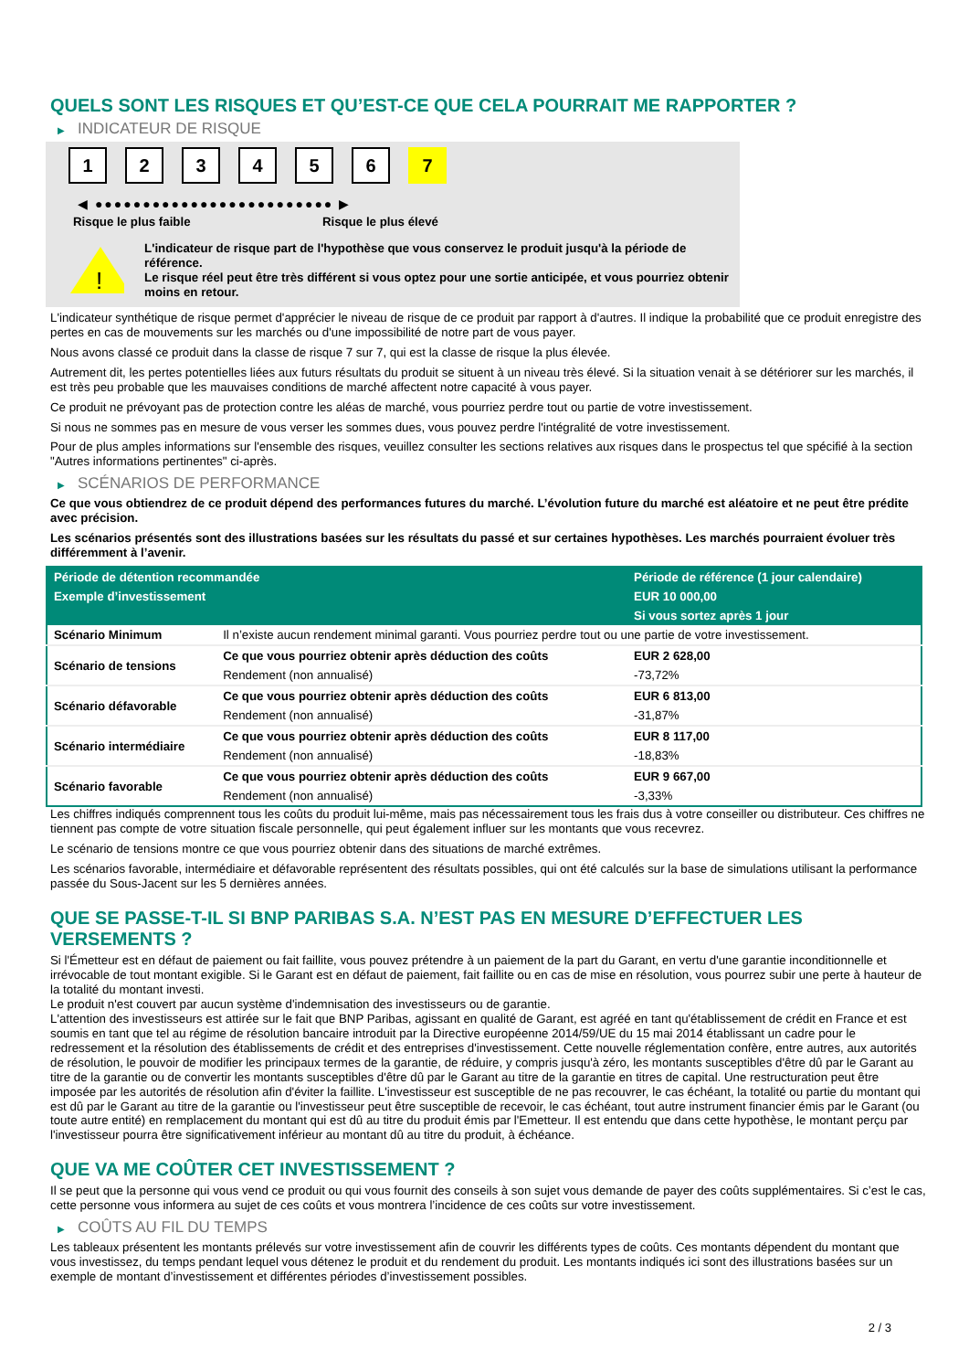QUELS SONT LES RISQUES ET QU’EST-CE QUE CELA POURRAIT ME RAPPORTER ?
▶ INDICATEUR DE RISQUE
1 2 3 4 5 6 7
◀ ●●●●●●●●●●●●●●●●●●●●●●●●● ▶
Risque le plus faible Risque le plus élevé
!
L'indicateur de risque part de l'hypothèse que vous conservez le produit jusqu'à la période de référence.
Le risque réel peut être très différent si vous optez pour une sortie anticipée, et vous pourriez obtenir moins en retour.
L'indicateur synthétique de risque permet d'apprécier le niveau de risque de ce produit par rapport à d'autres. Il indique la probabilité que ce produit enregistre des pertes en cas de mouvements sur les marchés ou d'une impossibilité de notre part de vous payer.
Nous avons classé ce produit dans la classe de risque 7 sur 7, qui est la classe de risque la plus élevée.
Autrement dit, les pertes potentielles liées aux futurs résultats du produit se situent à un niveau très élevé. Si la situation venait à se détériorer sur les marchés, il est très peu probable que les mauvaises conditions de marché affectent notre capacité à vous payer.
Ce produit ne prévoyant pas de protection contre les aléas de marché, vous pourriez perdre tout ou partie de votre investissement.
Si nous ne sommes pas en mesure de vous verser les sommes dues, vous pouvez perdre l'intégralité de votre investissement.
Pour de plus amples informations sur l'ensemble des risques, veuillez consulter les sections relatives aux risques dans le prospectus tel que spécifié à la section "Autres informations pertinentes" ci-après.
▶ SCÉNARIOS DE PERFORMANCE
Ce que vous obtiendrez de ce produit dépend des performances futures du marché. L’évolution future du marché est aléatoire et ne peut être prédite avec précision.
Les scénarios présentés sont des illustrations basées sur les résultats du passé et sur certaines hypothèses. Les marchés pourraient évoluer très différemment à l’avenir.
| Période de détention recommandée | | Période de référence (1 jour calendaire) |
| --- | --- | --- |
| Exemple d’investissement | | EUR 10 000,00 |
| | | Si vous sortez après 1 jour |
| Scénario Minimum | Il n’existe aucun rendement minimal garanti. Vous pourriez perdre tout ou une partie de votre investissement. | |
| Scénario de tensions | Ce que vous pourriez obtenir après déduction des coûts | EUR 2 628,00 |
| | Rendement (non annualisé) | -73,72% |
| Scénario défavorable | Ce que vous pourriez obtenir après déduction des coûts | EUR 6 813,00 |
| | Rendement (non annualisé) | -31,87% |
| Scénario intermédiaire | Ce que vous pourriez obtenir après déduction des coûts | EUR 8 117,00 |
| | Rendement (non annualisé) | -18,83% |
| Scénario favorable | Ce que vous pourriez obtenir après déduction des coûts | EUR 9 667,00 |
| | Rendement (non annualisé) | -3,33% |
Les chiffres indiqués comprennent tous les coûts du produit lui-même, mais pas nécessairement tous les frais dus à votre conseiller ou distributeur. Ces chiffres ne tiennent pas compte de votre situation fiscale personnelle, qui peut également influer sur les montants que vous recevrez.
Le scénario de tensions montre ce que vous pourriez obtenir dans des situations de marché extrêmes.
Les scénarios favorable, intermédiaire et défavorable représentent des résultats possibles, qui ont été calculés sur la base de simulations utilisant la performance passée du Sous-Jacent sur les 5 dernières années.
QUE SE PASSE-T-IL SI BNP PARIBAS S.A. N’EST PAS EN MESURE D’EFFECTUER LES VERSEMENTS ?
Si l'Émetteur est en défaut de paiement ou fait faillite, vous pouvez prétendre à un paiement de la part du Garant, en vertu d'une garantie inconditionnelle et irrévocable de tout montant exigible. Si le Garant est en défaut de paiement, fait faillite ou en cas de mise en résolution, vous pourrez subir une perte à hauteur de la totalité du montant investi.
Le produit n'est couvert par aucun système d'indemnisation des investisseurs ou de garantie.
L'attention des investisseurs est attirée sur le fait que BNP Paribas, agissant en qualité de Garant, est agréé en tant qu'établissement de crédit en France et est soumis en tant que tel au régime de résolution bancaire introduit par la Directive européenne 2014/59/UE du 15 mai 2014 établissant un cadre pour le redressement et la résolution des établissements de crédit et des entreprises d'investissement. Cette nouvelle réglementation confère, entre autres, aux autorités de résolution, le pouvoir de modifier les principaux termes de la garantie, de réduire, y compris jusqu'à zéro, les montants susceptibles d'être dû par le Garant au titre de la garantie ou de convertir les montants susceptibles d'être dû par le Garant au titre de la garantie en titres de capital. Une restructuration peut être imposée par les autorités de résolution afin d'éviter la faillite. L'investisseur est susceptible de ne pas recouvrer, le cas échéant, la totalité ou partie du montant qui est dû par le Garant au titre de la garantie ou l'investisseur peut être susceptible de recevoir, le cas échéant, tout autre instrument financier émis par le Garant (ou toute autre entité) en remplacement du montant qui est dû au titre du produit émis par l'Emetteur. Il est entendu que dans cette hypothèse, le montant perçu par l'investisseur pourra être significativement inférieur au montant dû au titre du produit, à échéance.
QUE VA ME COÛTER CET INVESTISSEMENT ?
Il se peut que la personne qui vous vend ce produit ou qui vous fournit des conseils à son sujet vous demande de payer des coûts supplémentaires. Si c’est le cas, cette personne vous informera au sujet de ces coûts et vous montrera l’incidence de ces coûts sur votre investissement.
▶ COÛTS AU FIL DU TEMPS
Les tableaux présentent les montants prélevés sur votre investissement afin de couvrir les différents types de coûts. Ces montants dépendent du montant que vous investissez, du temps pendant lequel vous détenez le produit et du rendement du produit. Les montants indiqués ici sont des illustrations basées sur un exemple de montant d’investissement et différentes périodes d’investissement possibles.
2 / 3